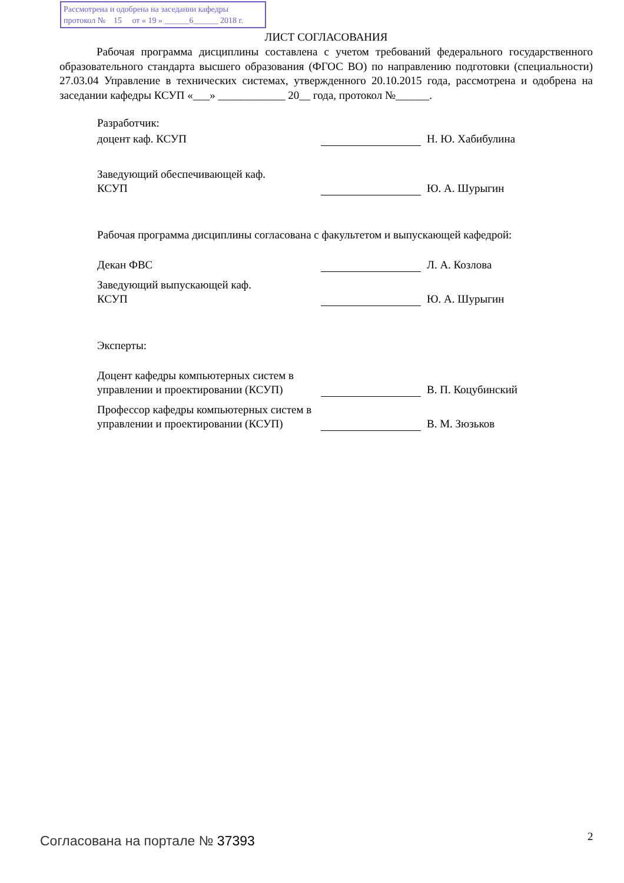Рассмотрена и одобрена на заседании кафедры
протокол № 15 от « 19 » ______6______ 2018 г.
ЛИСТ СОГЛАСОВАНИЯ
Рабочая программа дисциплины составлена с учетом требований федерального государственного образовательного стандарта высшего образования (ФГОС ВО) по направлению подготовки (специальности) 27.03.04 Управление в технических системах, утвержденного 20.10.2015 года, рассмотрена и одобрена на заседании кафедры КСУП «___» ____________ 20__ года, протокол №______.
Разработчик:
доцент каф. КСУП
Н. Ю. Хабибулина
Заведующий обеспечивающей каф.
КСУП
Ю. А. Шурыгин
Рабочая программа дисциплины согласована с факультетом и выпускающей кафедрой:
Декан ФВС
Л. А. Козлова
Заведующий выпускающей каф.
КСУП
Ю. А. Шурыгин
Эксперты:
Доцент кафедры компьютерных систем в управлении и проектировании (КСУП)
В. П. Коцубинский
Профессор кафедры компьютерных систем в управлении и проектировании (КСУП)
В. М. Зюзьков
Согласована на портале № 37393 2